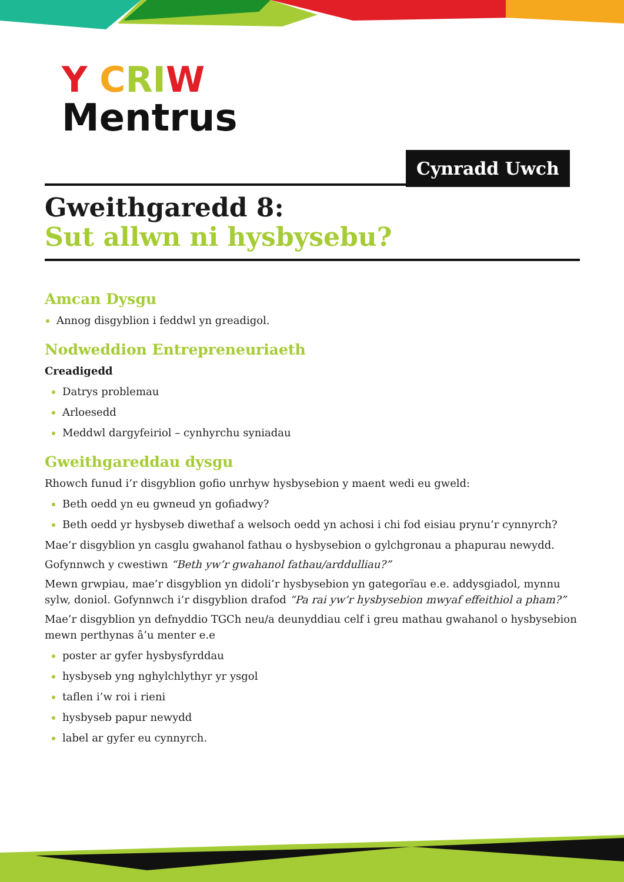Y CRIW
Mentrus
Cynradd Uwch
Gweithgaredd 8:
Sut allwn ni hysbysebu?
Amcan Dysgu
Annog disgyblion i feddwl yn greadigol.
Nodweddion Entrepreneuriaeth
Creadigedd
Datrys problemau
Arloesedd
Meddwl dargyfeiriol – cynhyrchu syniadau
Gweithgareddau dysgu
Rhowch funud i’r disgyblion gofio unrhyw hysbysebion y maent wedi eu gweld:
Beth oedd yn eu gwneud yn gofiadwy?
Beth oedd yr hysbyseb diwethaf a welsoch oedd yn achosi i chi fod eisiau prynu’r cynnyrch?
Mae’r disgyblion yn casglu gwahanol fathau o hysbysebion o gylchgronau a phapurau newydd.
Gofynnwch y cwestiwn “Beth yw’r gwahanol fathau/arddulliau?”
Mewn grwpiau, mae’r disgyblion yn didoli’r hysbysebion yn gategorïau e.e. addysgiadol, mynnu sylw, doniol. Gofynnwch i’r disgyblion drafod “Pa rai yw’r hysbysebion mwyaf effeithiol a pham?”
Mae’r disgyblion yn defnyddio TGCh neu/a deunyddiau celf i greu mathau gwahanol o hysbysebion mewn perthynas â’u menter e.e
poster ar gyfer hysbysfyrddau
hysbyseb yng nghylchlythyr yr ysgol
taflen i’w roi i rieni
hysbyseb papur newydd
label ar gyfer eu cynnyrch.